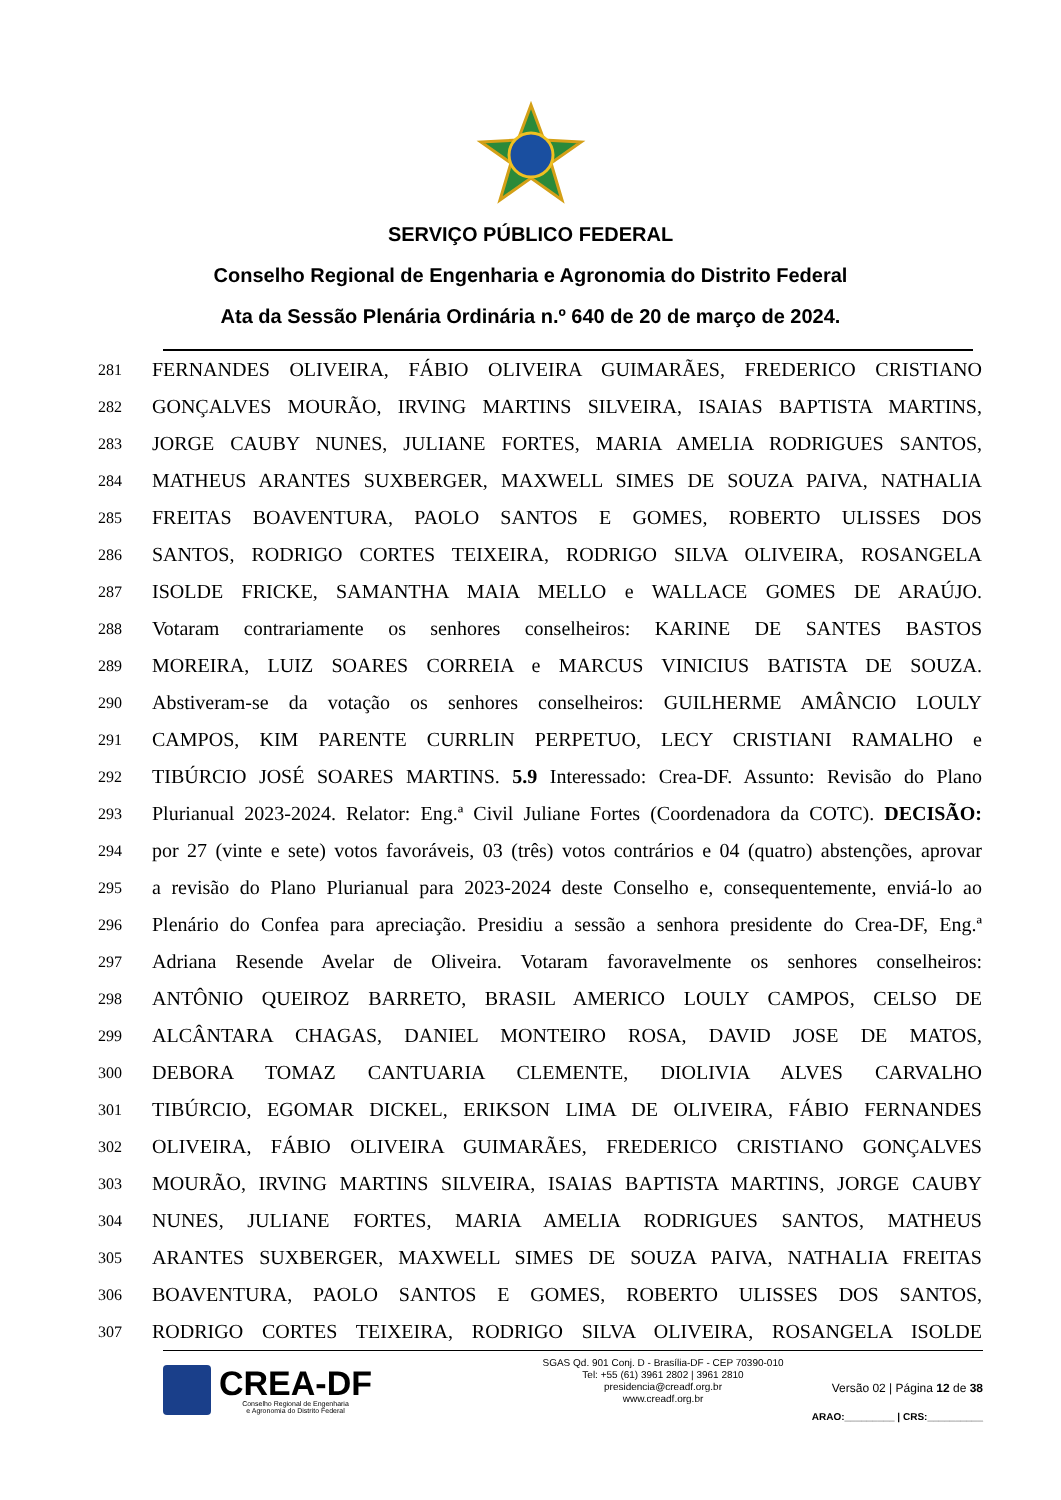SERVIÇO PÚBLICO FEDERAL
Conselho Regional de Engenharia e Agronomia do Distrito Federal
Ata da Sessão Plenária Ordinária n.º 640 de 20 de março de 2024.
281 FERNANDES OLIVEIRA, FÁBIO OLIVEIRA GUIMARÃES, FREDERICO CRISTIANO
282 GONÇALVES MOURÃO, IRVING MARTINS SILVEIRA, ISAIAS BAPTISTA MARTINS,
283 JORGE CAUBY NUNES, JULIANE FORTES, MARIA AMELIA RODRIGUES SANTOS,
284 MATHEUS ARANTES SUXBERGER, MAXWELL SIMES DE SOUZA PAIVA, NATHALIA
285 FREITAS BOAVENTURA, PAOLO SANTOS E GOMES, ROBERTO ULISSES DOS
286 SANTOS, RODRIGO CORTES TEIXEIRA, RODRIGO SILVA OLIVEIRA, ROSANGELA
287 ISOLDE FRICKE, SAMANTHA MAIA MELLO e WALLACE GOMES DE ARAÚJO.
288 Votaram contrariamente os senhores conselheiros: KARINE DE SANTES BASTOS
289 MOREIRA, LUIZ SOARES CORREIA e MARCUS VINICIUS BATISTA DE SOUZA.
290 Abstiveram-se da votação os senhores conselheiros: GUILHERME AMÂNCIO LOULY
291 CAMPOS, KIM PARENTE CURRLIN PERPETUO, LECY CRISTIANI RAMALHO e
292 TIBÚRCIO JOSÉ SOARES MARTINS. 5.9 Interessado: Crea-DF. Assunto: Revisão do Plano
293 Plurianual 2023-2024. Relator: Eng.ª Civil Juliane Fortes (Coordenadora da COTC). DECISÃO:
294 por 27 (vinte e sete) votos favoráveis, 03 (três) votos contrários e 04 (quatro) abstenções, aprovar
295 a revisão do Plano Plurianual para 2023-2024 deste Conselho e, consequentemente, enviá-lo ao
296 Plenário do Confea para apreciação. Presidiu a sessão a senhora presidente do Crea-DF, Eng.ª
297 Adriana Resende Avelar de Oliveira. Votaram favoravelmente os senhores conselheiros:
298 ANTÔNIO QUEIROZ BARRETO, BRASIL AMERICO LOULY CAMPOS, CELSO DE
299 ALCÂNTARA CHAGAS, DANIEL MONTEIRO ROSA, DAVID JOSE DE MATOS,
300 DEBORA TOMAZ CANTUARIA CLEMENTE, DIOLIVIA ALVES CARVALHO
301 TIBÚRCIO, EGOMAR DICKEL, ERIKSON LIMA DE OLIVEIRA, FÁBIO FERNANDES
302 OLIVEIRA, FÁBIO OLIVEIRA GUIMARÃES, FREDERICO CRISTIANO GONÇALVES
303 MOURÃO, IRVING MARTINS SILVEIRA, ISAIAS BAPTISTA MARTINS, JORGE CAUBY
304 NUNES, JULIANE FORTES, MARIA AMELIA RODRIGUES SANTOS, MATHEUS
305 ARANTES SUXBERGER, MAXWELL SIMES DE SOUZA PAIVA, NATHALIA FREITAS
306 BOAVENTURA, PAOLO SANTOS E GOMES, ROBERTO ULISSES DOS SANTOS,
307 RODRIGO CORTES TEIXEIRA, RODRIGO SILVA OLIVEIRA, ROSANGELA ISOLDE
CREA-DF
Conselho Regional de Engenharia
e Agronomia do Distrito Federal
SGAS Qd. 901 Conj. D - Brasília-DF - CEP 70390-010
Tel: +55 (61) 3961 2802 | 3961 2810
presidencia@creadf.org.br
www.creadf.org.br
Versão 02 | Página 12 de 38
ARAO:_________ | CRS:__________